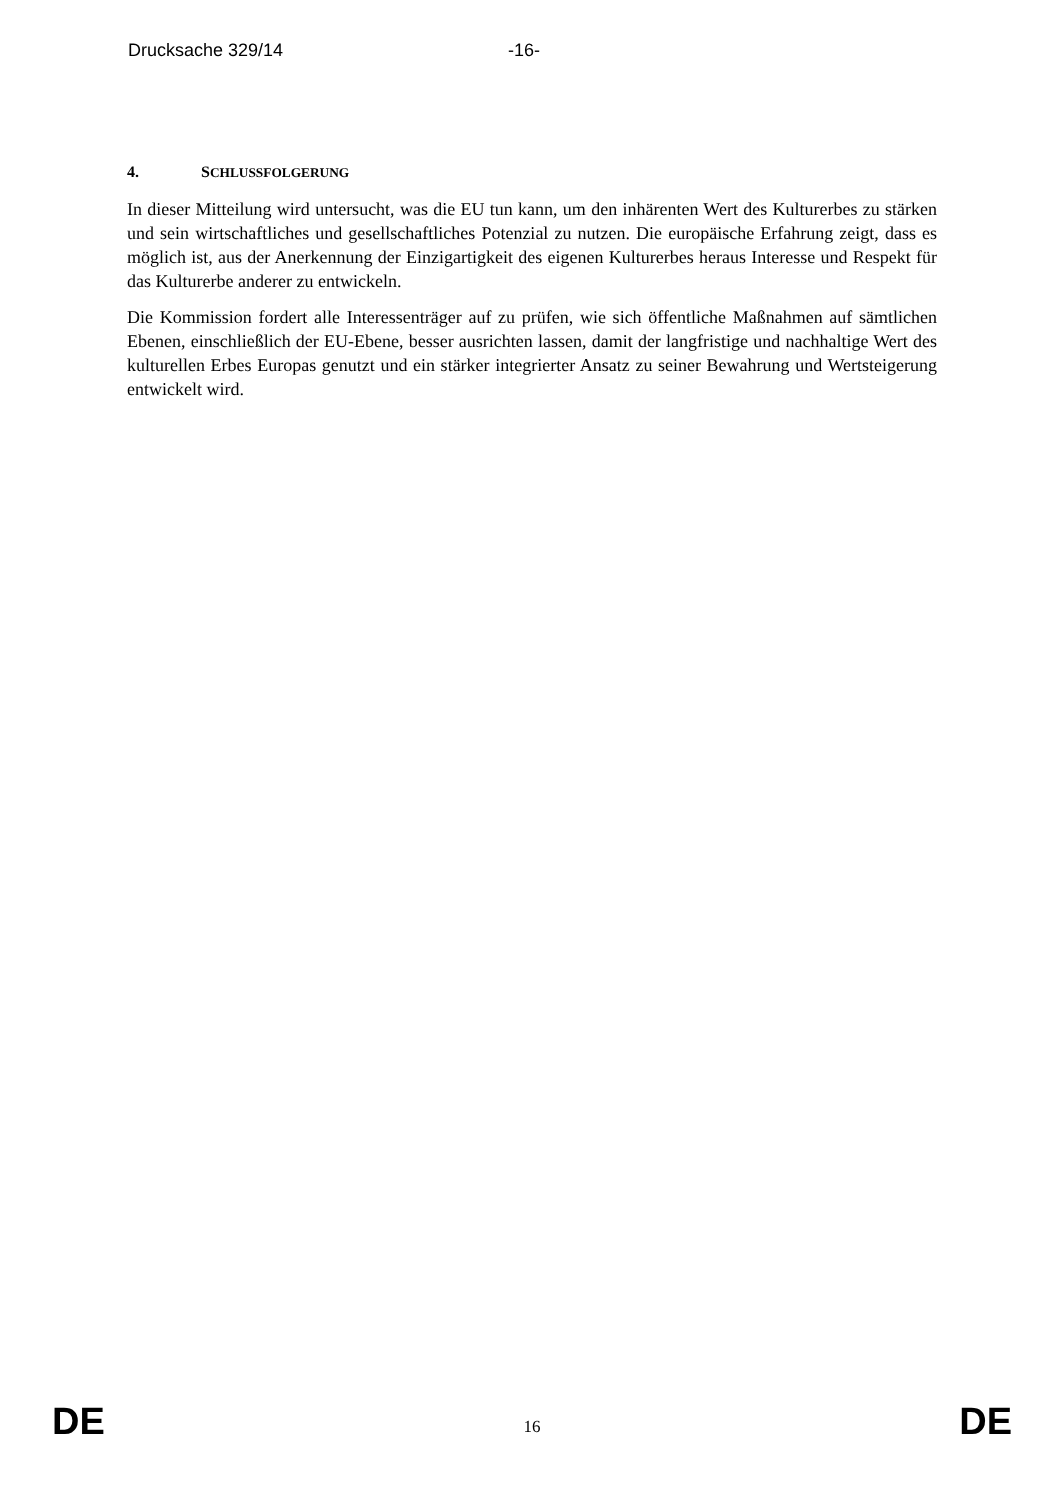Drucksache 329/14 -16-
4. SCHLUSSFOLGERUNG
In dieser Mitteilung wird untersucht, was die EU tun kann, um den inhärenten Wert des Kulturerbes zu stärken und sein wirtschaftliches und gesellschaftliches Potenzial zu nutzen. Die europäische Erfahrung zeigt, dass es möglich ist, aus der Anerkennung der Einzigartigkeit des eigenen Kulturerbes heraus Interesse und Respekt für das Kulturerbe anderer zu entwickeln.
Die Kommission fordert alle Interessenträger auf zu prüfen, wie sich öffentliche Maßnahmen auf sämtlichen Ebenen, einschließlich der EU-Ebene, besser ausrichten lassen, damit der langfristige und nachhaltige Wert des kulturellen Erbes Europas genutzt und ein stärker integrierter Ansatz zu seiner Bewahrung und Wertsteigerung entwickelt wird.
DE 16 DE